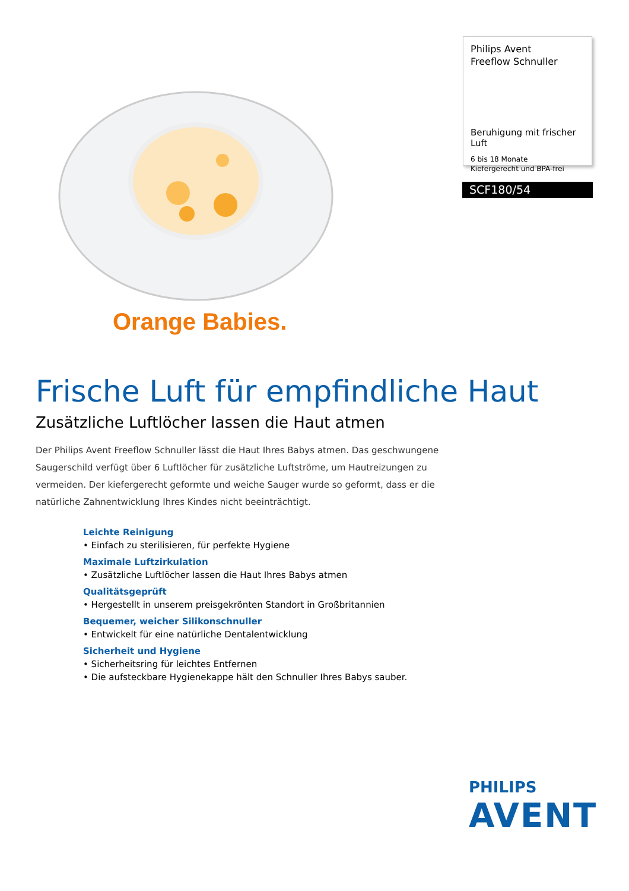Orange Babies.
Philips Avent
Freeflow Schnuller
Beruhigung mit frischer Luft
6 bis 18 Monate
Kiefergerecht und BPA-frei
SCF180/54
Frische Luft für empfindliche Haut
Zusätzliche Luftlöcher lassen die Haut atmen
Der Philips Avent Freeflow Schnuller lässt die Haut Ihres Babys atmen. Das geschwungene Saugerschild verfügt über 6 Luftlöcher für zusätzliche Luftströme, um Hautreizungen zu vermeiden. Der kiefergerecht geformte und weiche Sauger wurde so geformt, dass er die natürliche Zahnentwicklung Ihres Kindes nicht beeinträchtigt.
Leichte Reinigung
• Einfach zu sterilisieren, für perfekte Hygiene
Maximale Luftzirkulation
• Zusätzliche Luftlöcher lassen die Haut Ihres Babys atmen
Qualitätsgeprüft
• Hergestellt in unserem preisgekrönten Standort in Großbritannien
Bequemer, weicher Silikonschnuller
• Entwickelt für eine natürliche Dentalentwicklung
Sicherheit und Hygiene
• Sicherheitsring für leichtes Entfernen
• Die aufsteckbare Hygienekappe hält den Schnuller Ihres Babys sauber.
PHILIPS
AVENT